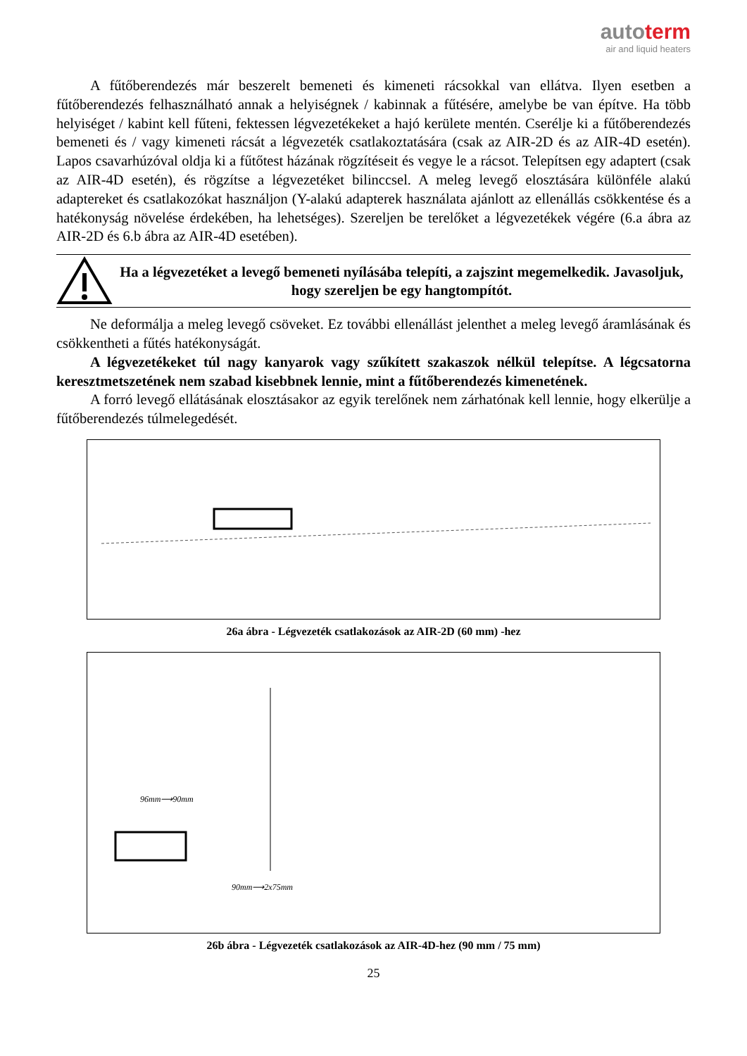autoterm
air and liquid heaters
A fűtőberendezés már beszerelt bemeneti és kimeneti rácsokkal van ellátva. Ilyen esetben a fűtőberendezés felhasználható annak a helyiségnek / kabinnak a fűtésére, amelybe be van építve. Ha több helyiséget / kabint kell fűteni, fektessen légvezetékeket a hajó kerülete mentén. Cserélje ki a fűtőberendezés bemeneti és / vagy kimeneti rácsát a légvezeték csatlakoztatására (csak az AIR-2D és az AIR-4D esetén). Lapos csavarhúzóval oldja ki a fűtőtest házának rögzítéseit és vegye le a rácsot. Telepítsen egy adaptert (csak az AIR-4D esetén), és rögzítse a légvezetéket bilinccsel. A meleg levegő elosztására különféle alakú adaptereket és csatlakozókat használjon (Y-alakú adapterek használata ajánlott az ellenállás csökkentése és a hatékonyság növelése érdekében, ha lehetséges). Szereljen be terelőket a légvezetékek végére (6.a ábra az AIR-2D és 6.b ábra az AIR-4D esetében).
Ha a légvezetéket a levegő bemeneti nyílásába telepíti, a zajszint megemelkedik. Javasoljuk, hogy szereljen be egy hangtompítót.
Ne deformálja a meleg levegő csöveket. Ez további ellenállást jelenthet a meleg levegő áramlásának és csökkentheti a fűtés hatékonyságát.
A légvezetékeket túl nagy kanyarok vagy szűkített szakaszok nélkül telepítse. A légcsatorna keresztmetszetének nem szabad kisebbnek lennie, mint a fűtőberendezés kimenetének.
A forró levegő ellátásának elosztásakor az egyik terelőnek nem zárhatónak kell lennie, hogy elkerülje a fűtőberendezés túlmelegedését.
26a ábra - Légvezeték csatlakozások az AIR-2D (60 mm) -hez
96mm⟶90mm
90mm⟶2x75mm
26b ábra - Légvezeték csatlakozások az AIR-4D-hez (90 mm / 75 mm)
25